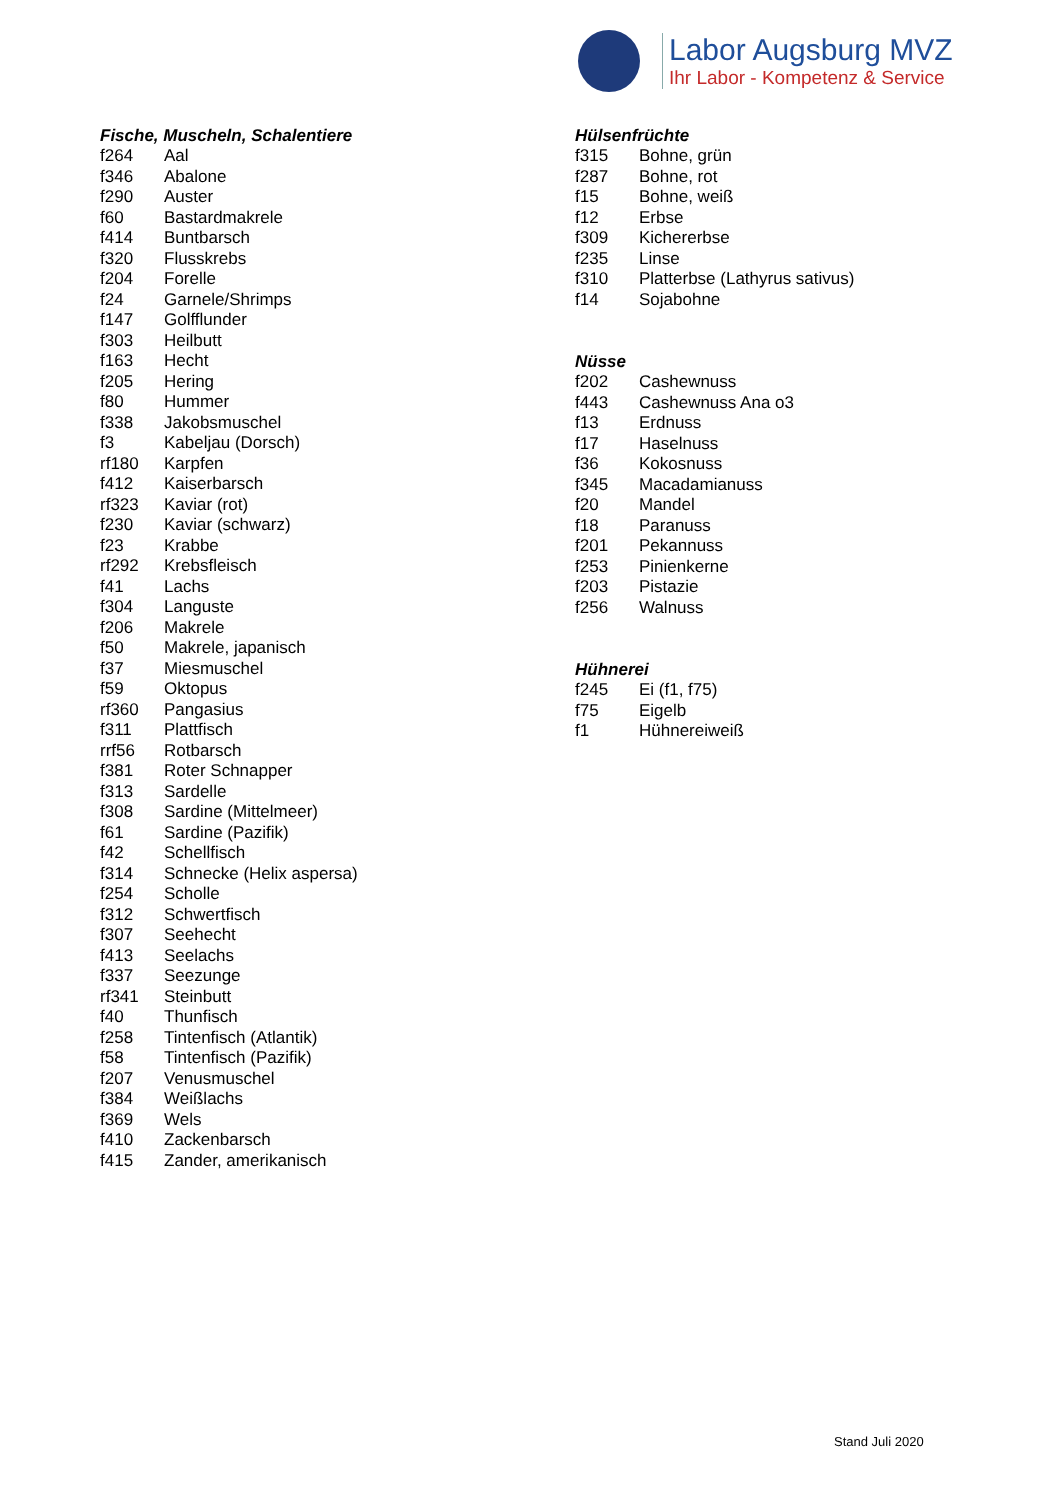Labor Augsburg MVZ
Ihr Labor - Kompetenz & Service
Fische, Muscheln, Schalentiere
| f264 | Aal |
| f346 | Abalone |
| f290 | Auster |
| f60 | Bastardmakrele |
| f414 | Buntbarsch |
| f320 | Flusskrebs |
| f204 | Forelle |
| f24 | Garnele/Shrimps |
| f147 | Golfflunder |
| f303 | Heilbutt |
| f163 | Hecht |
| f205 | Hering |
| f80 | Hummer |
| f338 | Jakobsmuschel |
| f3 | Kabeljau (Dorsch) |
| rf180 | Karpfen |
| f412 | Kaiserbarsch |
| rf323 | Kaviar (rot) |
| f230 | Kaviar (schwarz) |
| f23 | Krabbe |
| rf292 | Krebsfleisch |
| f41 | Lachs |
| f304 | Languste |
| f206 | Makrele |
| f50 | Makrele, japanisch |
| f37 | Miesmuschel |
| f59 | Oktopus |
| rf360 | Pangasius |
| f311 | Plattfisch |
| rrf56 | Rotbarsch |
| f381 | Roter Schnapper |
| f313 | Sardelle |
| f308 | Sardine (Mittelmeer) |
| f61 | Sardine (Pazifik) |
| f42 | Schellfisch |
| f314 | Schnecke (Helix aspersa) |
| f254 | Scholle |
| f312 | Schwertfisch |
| f307 | Seehecht |
| f413 | Seelachs |
| f337 | Seezunge |
| rf341 | Steinbutt |
| f40 | Thunfisch |
| f258 | Tintenfisch (Atlantik) |
| f58 | Tintenfisch (Pazifik) |
| f207 | Venusmuschel |
| f384 | Weißlachs |
| f369 | Wels |
| f410 | Zackenbarsch |
| f415 | Zander, amerikanisch |
Hülsenfrüchte
| f315 | Bohne, grün |
| f287 | Bohne, rot |
| f15 | Bohne, weiß |
| f12 | Erbse |
| f309 | Kichererbse |
| f235 | Linse |
| f310 | Platterbse (Lathyrus sativus) |
| f14 | Sojabohne |
Nüsse
| f202 | Cashewnuss |
| f443 | Cashewnuss Ana o3 |
| f13 | Erdnuss |
| f17 | Haselnuss |
| f36 | Kokosnuss |
| f345 | Macadamianuss |
| f20 | Mandel |
| f18 | Paranuss |
| f201 | Pekannuss |
| f253 | Pinienkerne |
| f203 | Pistazie |
| f256 | Walnuss |
Hühnerei
| f245 | Ei (f1, f75) |
| f75 | Eigelb |
| f1 | Hühnereiweiß |
Stand Juli 2020